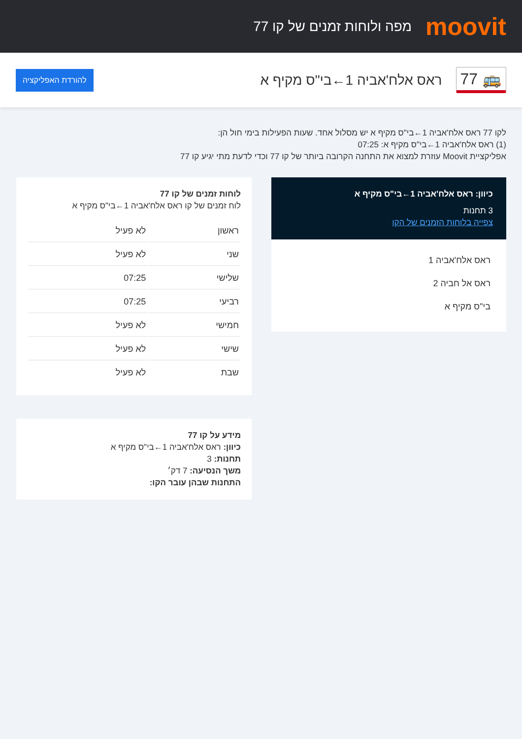moovit
מפה ולוחות זמנים של קו 77
🚌 77
ראס אלח'אביה 1←בי"ס מקיף א
להורדת האפליקציה
לקו 77 ראס אלח'אביה 1←בי"ס מקיף א יש מסלול אחד. שעות הפעילות בימי חול הן:
(1) ראס אלח'אביה 1←בי"ס מקיף א: 07:25
אפליקציית Moovit עוזרת למצוא את התחנה הקרובה ביותר של קו 77 וכדי לדעת מתי יגיע קו 77
כיוון: ראס אלח'אביה 1←בי"ס מקיף א
3 תחנות
צפייה בלוחות הזמנים של הקו
ראס אלח'אביה 1
ראס אל חביה 2
בי"ס מקיף א
לוחות זמנים של קו 77
לוח זמנים של קו ראס אלח'אביה 1←בי"ס מקיף א
| ראשון | לא פעיל |
| שני | לא פעיל |
| שלישי | 07:25 |
| רביעי | 07:25 |
| חמישי | לא פעיל |
| שישי | לא פעיל |
| שבת | לא פעיל |
מידע על קו 77
כיוון: ראס אלח'אביה 1←בי"ס מקיף א
תחנות: 3
משך הנסיעה: 7 דק׳
התחנות שבהן עובר הקו: